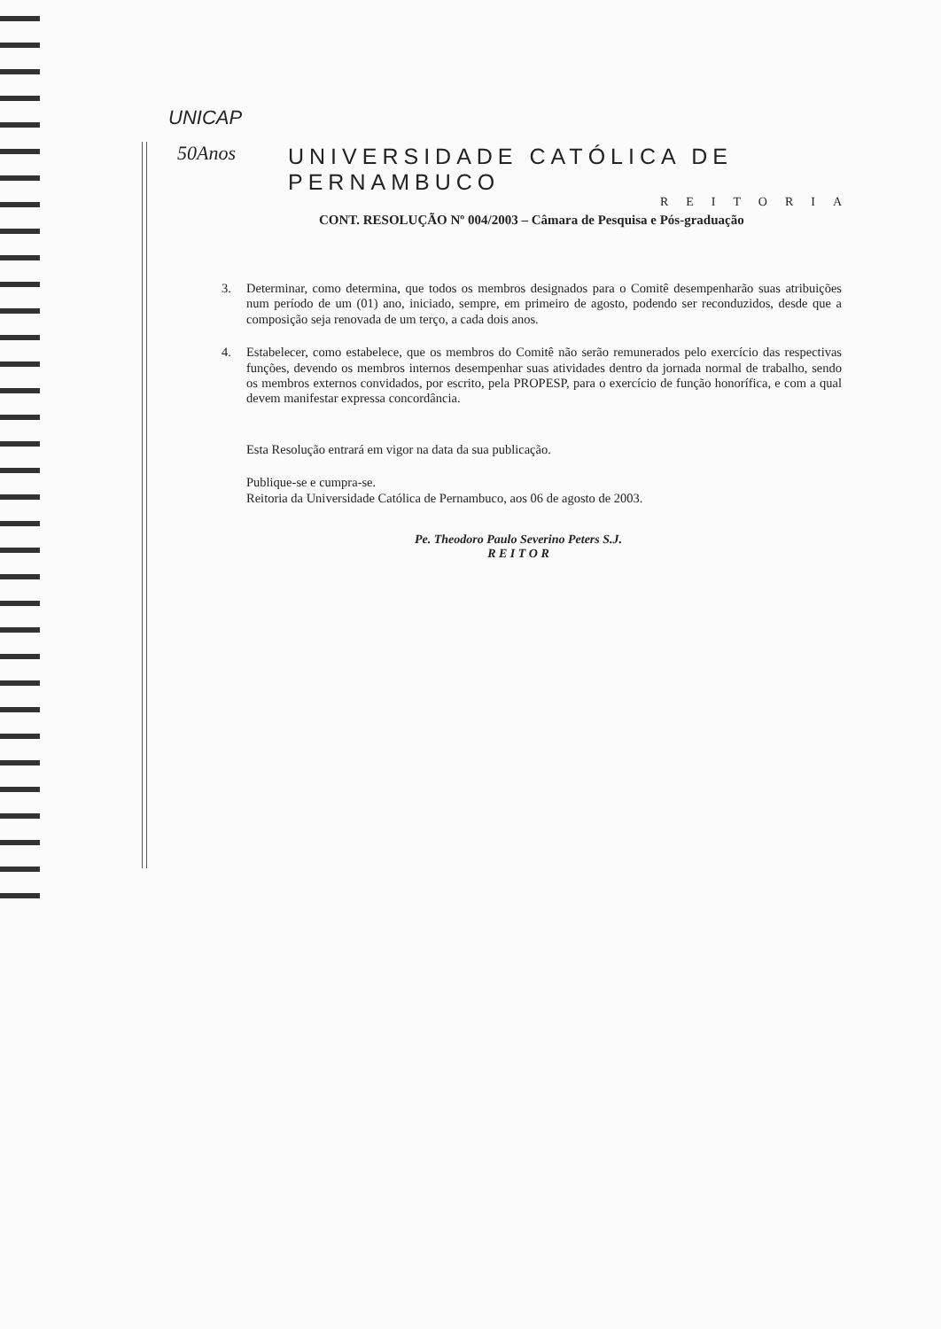UNICAP
50Anos
UNIVERSIDADE CATÓLICA DE PERNAMBUCO
REITORIA
CONT. RESOLUÇÃO Nº 004/2003 – Câmara de Pesquisa e Pós-graduação
3. Determinar, como determina, que todos os membros designados para o Comitê desempenharão suas atribuições num período de um (01) ano, iniciado, sempre, em primeiro de agosto, podendo ser reconduzidos, desde que a composição seja renovada de um terço, a cada dois anos.
4. Estabelecer, como estabelece, que os membros do Comitê não serão remunerados pelo exercício das respectivas funções, devendo os membros internos desempenhar suas atividades dentro da jornada normal de trabalho, sendo os membros externos convidados, por escrito, pela PROPESP, para o exercício de função honorífica, e com a qual devem manifestar expressa concordância.
Esta Resolução entrará em vigor na data da sua publicação.
Publique-se e cumpra-se.
Reitoria da Universidade Católica de Pernambuco, aos 06 de agosto de 2003.
Pe. Theodoro Paulo Severino Peters S.J.
R E I T O R